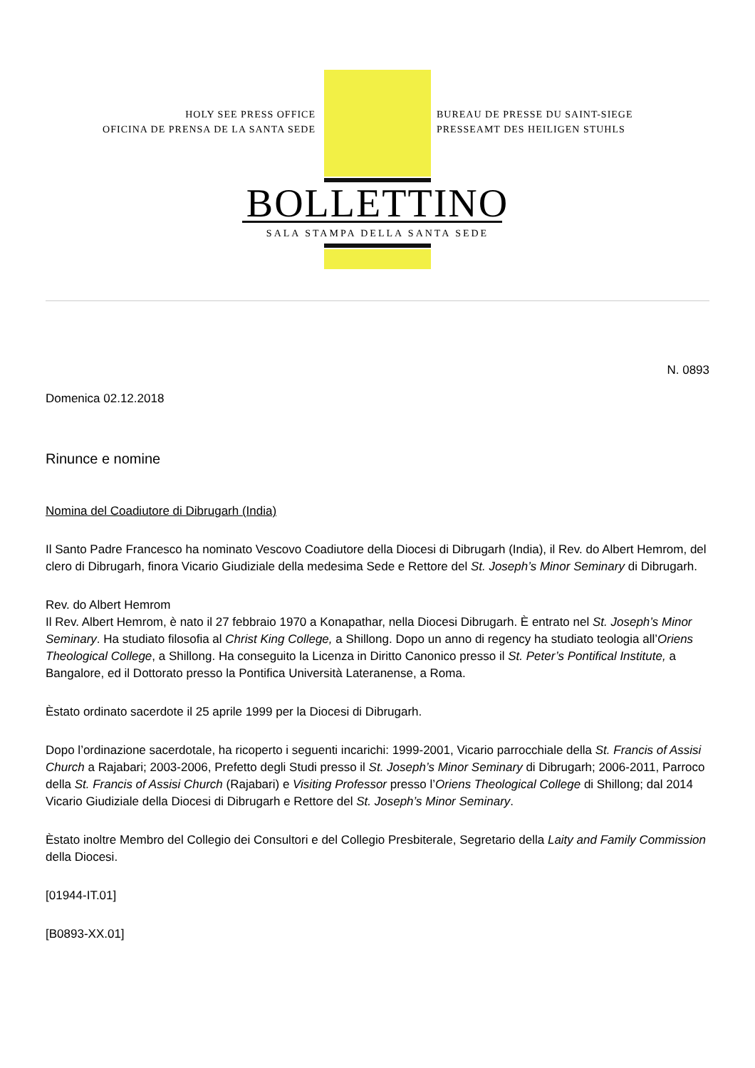HOLY SEE PRESS OFFICE
OFICINA DE PRENSA DE LA SANTA SEDE
BUREAU DE PRESSE DU SAINT-SIEGE
PRESSEAMT DES HEILIGEN STUHLS
BOLLETTINO
SALA STAMPA DELLA SANTA SEDE
N. 0893
Domenica 02.12.2018
Rinunce e nomine
Nomina del Coadiutore di Dibrugarh (India)
Il Santo Padre Francesco ha nominato Vescovo Coadiutore della Diocesi di Dibrugarh (India), il Rev. do Albert Hemrom, del clero di Dibrugarh, finora Vicario Giudiziale della medesima Sede e Rettore del St. Joseph’s Minor Seminary di Dibrugarh.
Rev. do Albert Hemrom
Il Rev. Albert Hemrom, è nato il 27 febbraio 1970 a Konapathar, nella Diocesi Dibrugarh. È entrato nel St. Joseph’s Minor Seminary. Ha studiato filosofia al Christ King College, a Shillong. Dopo un anno di regency ha studiato teologia all’Oriens Theological College, a Shillong. Ha conseguito la Licenza in Diritto Canonico presso il St. Peter’s Pontifical Institute, a Bangalore, ed il Dottorato presso la Pontifica Università Lateranense, a Roma.
Èstato ordinato sacerdote il 25 aprile 1999 per la Diocesi di Dibrugarh.
Dopo l’ordinazione sacerdotale, ha ricoperto i seguenti incarichi: 1999-2001, Vicario parrocchiale della St. Francis of Assisi Church a Rajabari; 2003-2006, Prefetto degli Studi presso il St. Joseph’s Minor Seminary di Dibrugarh; 2006-2011, Parroco della St. Francis of Assisi Church (Rajabari) e Visiting Professor presso l’Oriens Theological College di Shillong; dal 2014 Vicario Giudiziale della Diocesi di Dibrugarh e Rettore del St. Joseph’s Minor Seminary.
Èstato inoltre Membro del Collegio dei Consultori e del Collegio Presbiterale, Segretario della Laity and Family Commission della Diocesi.
[01944-IT.01]
[B0893-XX.01]